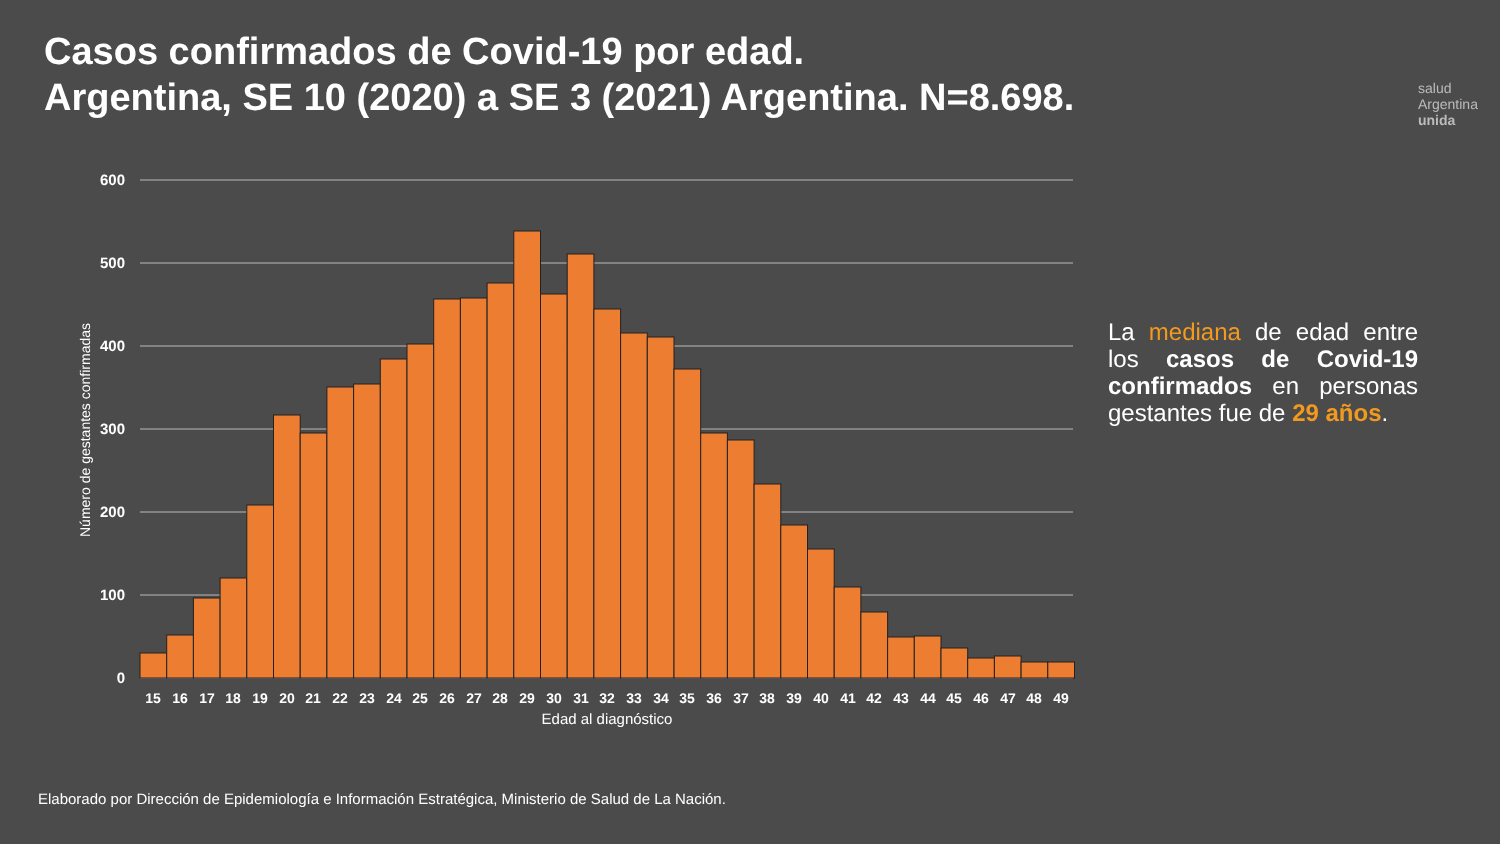Casos confirmados de Covid-19 por edad.
Argentina, SE 10 (2020) a SE 3 (2021) Argentina. N=8.698.
600
500
400
300
200
100
0
Número de gestantes confirmadas
15
16
17
18
19
20
21
22
23
24
25
26
27
28
29
30
31
32
33
34
35
36
37
38
39
40
41
42
43
44
45
46
47
48
49
Edad al diagnóstico
La mediana de edad entre los casos de Covid-19 confirmados en personas gestantes fue de 29 años.
salud
Argentina unida
Elaborado por Dirección de Epidemiología e Información Estratégica, Ministerio de Salud de La Nación.